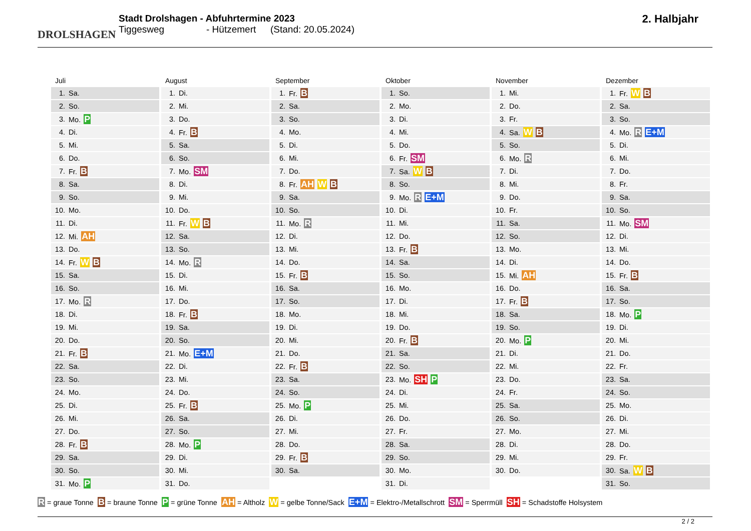DROLSHAGEN
Stadt Drolshagen - Abfuhrtermine 2023
Tiggesweg - Hützemert (Stand: 20.05.2024)
2. Halbjahr
Juli
| 1. | Sa. |
| 2. | So. |
| 3. | Mo. P |
| 4. | Di. |
| 5. | Mi. |
| 6. | Do. |
| 7. | Fr. B |
| 8. | Sa. |
| 9. | So. |
| 10. | Mo. |
| 11. | Di. |
| 12. | Mi. AH |
| 13. | Do. |
| 14. | Fr. W B |
| 15. | Sa. |
| 16. | So. |
| 17. | Mo. R |
| 18. | Di. |
| 19. | Mi. |
| 20. | Do. |
| 21. | Fr. B |
| 22. | Sa. |
| 23. | So. |
| 24. | Mo. |
| 25. | Di. |
| 26. | Mi. |
| 27. | Do. |
| 28. | Fr. B |
| 29. | Sa. |
| 30. | So. |
| 31. | Mo. P |
August
| 1. | Di. |
| 2. | Mi. |
| 3. | Do. |
| 4. | Fr. B |
| 5. | Sa. |
| 6. | So. |
| 7. | Mo. SM |
| 8. | Di. |
| 9. | Mi. |
| 10. | Do. |
| 11. | Fr. W B |
| 12. | Sa. |
| 13. | So. |
| 14. | Mo. R |
| 15. | Di. |
| 16. | Mi. |
| 17. | Do. |
| 18. | Fr. B |
| 19. | Sa. |
| 20. | So. |
| 21. | Mo. E+M |
| 22. | Di. |
| 23. | Mi. |
| 24. | Do. |
| 25. | Fr. B |
| 26. | Sa. |
| 27. | So. |
| 28. | Mo. P |
| 29. | Di. |
| 30. | Mi. |
| 31. | Do. |
September
| 1. | Fr. B |
| 2. | Sa. |
| 3. | So. |
| 4. | Mo. |
| 5. | Di. |
| 6. | Mi. |
| 7. | Do. |
| 8. | Fr. AH W B |
| 9. | Sa. |
| 10. | So. |
| 11. | Mo. R |
| 12. | Di. |
| 13. | Mi. |
| 14. | Do. |
| 15. | Fr. B |
| 16. | Sa. |
| 17. | So. |
| 18. | Mo. |
| 19. | Di. |
| 20. | Mi. |
| 21. | Do. |
| 22. | Fr. B |
| 23. | Sa. |
| 24. | So. |
| 25. | Mo. P |
| 26. | Di. |
| 27. | Mi. |
| 28. | Do. |
| 29. | Fr. B |
| 30. | Sa. |
Oktober
| 1. | So. |
| 2. | Mo. |
| 3. | Di. |
| 4. | Mi. |
| 5. | Do. |
| 6. | Fr. SM |
| 7. | Sa. W B |
| 8. | So. |
| 9. | Mo. R E+M |
| 10. | Di. |
| 11. | Mi. |
| 12. | Do. |
| 13. | Fr. B |
| 14. | Sa. |
| 15. | So. |
| 16. | Mo. |
| 17. | Di. |
| 18. | Mi. |
| 19. | Do. |
| 20. | Fr. B |
| 21. | Sa. |
| 22. | So. |
| 23. | Mo. SH P |
| 24. | Di. |
| 25. | Mi. |
| 26. | Do. |
| 27. | Fr. |
| 28. | Sa. |
| 29. | So. |
| 30. | Mo. |
| 31. | Di. |
November
| 1. | Mi. |
| 2. | Do. |
| 3. | Fr. |
| 4. | Sa. W B |
| 5. | So. |
| 6. | Mo. R |
| 7. | Di. |
| 8. | Mi. |
| 9. | Do. |
| 10. | Fr. |
| 11. | Sa. |
| 12. | So. |
| 13. | Mo. |
| 14. | Di. |
| 15. | Mi. AH |
| 16. | Do. |
| 17. | Fr. B |
| 18. | Sa. |
| 19. | So. |
| 20. | Mo. P |
| 21. | Di. |
| 22. | Mi. |
| 23. | Do. |
| 24. | Fr. |
| 25. | Sa. |
| 26. | So. |
| 27. | Mo. |
| 28. | Di. |
| 29. | Mi. |
| 30. | Do. |
Dezember
| 1. | Fr. W B |
| 2. | Sa. |
| 3. | So. |
| 4. | Mo. R E+M |
| 5. | Di. |
| 6. | Mi. |
| 7. | Do. |
| 8. | Fr. |
| 9. | Sa. |
| 10. | So. |
| 11. | Mo. SM |
| 12. | Di. |
| 13. | Mi. |
| 14. | Do. |
| 15. | Fr. B |
| 16. | Sa. |
| 17. | So. |
| 18. | Mo. P |
| 19. | Di. |
| 20. | Mi. |
| 21. | Do. |
| 22. | Fr. |
| 23. | Sa. |
| 24. | So. |
| 25. | Mo. |
| 26. | Di. |
| 27. | Mi. |
| 28. | Do. |
| 29. | Fr. |
| 30. | Sa. W B |
| 31. | So. |
R = graue Tonne B = braune Tonne P = grüne Tonne AH = Altholz W = gelbe Tonne/Sack E+M = Elektro-/Metallschrott SM = Sperrmüll SH = Schadstoffe Holsystem
2 / 2